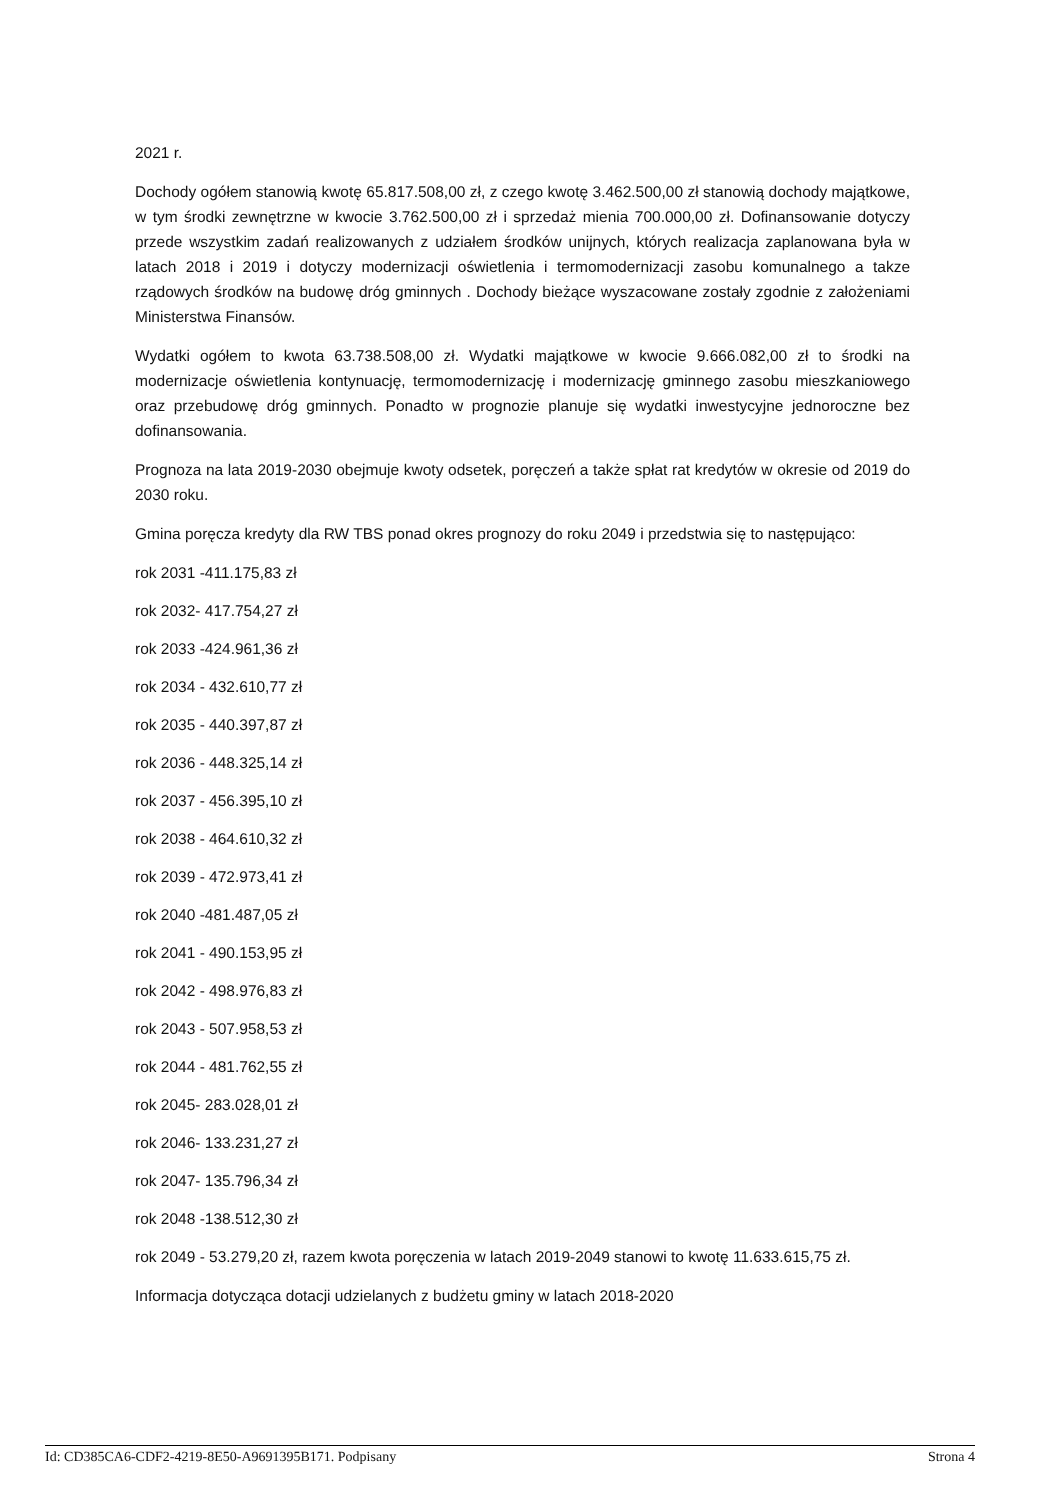2021 r.
Dochody ogółem stanowią kwotę 65.817.508,00 zł, z czego kwotę 3.462.500,00 zł stanowią dochody majątkowe, w tym środki zewnętrzne w kwocie 3.762.500,00 zł i sprzedaż mienia 700.000,00 zł. Dofinansowanie dotyczy przede wszystkim zadań realizowanych z udziałem środków unijnych, których realizacja zaplanowana była w latach 2018 i 2019 i dotyczy modernizacji oświetlenia i termomodernizacji zasobu komunalnego a takze rządowych środków na budowę dróg gminnych . Dochody bieżące wyszacowane zostały zgodnie z założeniami Ministerstwa Finansów.
Wydatki ogółem to kwota 63.738.508,00 zł. Wydatki majątkowe w kwocie 9.666.082,00 zł to środki na modernizacje oświetlenia kontynuację, termomodernizację i modernizację gminnego zasobu mieszkaniowego oraz przebudowę dróg gminnych. Ponadto w prognozie planuje się wydatki inwestycyjne jednoroczne bez dofinansowania.
Prognoza na lata 2019-2030 obejmuje kwoty odsetek, poręczeń a także spłat rat kredytów w okresie od 2019 do 2030 roku.
Gmina poręcza kredyty dla RW TBS ponad okres prognozy do roku 2049 i przedstwia się to następująco:
rok 2031 -411.175,83 zł
rok 2032- 417.754,27 zł
rok 2033 -424.961,36 zł
rok 2034 - 432.610,77 zł
rok 2035 - 440.397,87 zł
rok 2036 - 448.325,14 zł
rok 2037 - 456.395,10 zł
rok 2038 - 464.610,32 zł
rok 2039 - 472.973,41 zł
rok 2040 -481.487,05 zł
rok 2041 - 490.153,95 zł
rok 2042 - 498.976,83 zł
rok 2043 - 507.958,53 zł
rok 2044 - 481.762,55 zł
rok 2045- 283.028,01 zł
rok 2046- 133.231,27 zł
rok 2047- 135.796,34 zł
rok 2048 -138.512,30 zł
rok 2049 - 53.279,20 zł, razem kwota poręczenia w latach 2019-2049 stanowi to kwotę 11.633.615,75 zł.
Informacja dotycząca dotacji udzielanych z budżetu gminy w latach 2018-2020
Id: CD385CA6-CDF2-4219-8E50-A9691395B171. Podpisany Strona 4